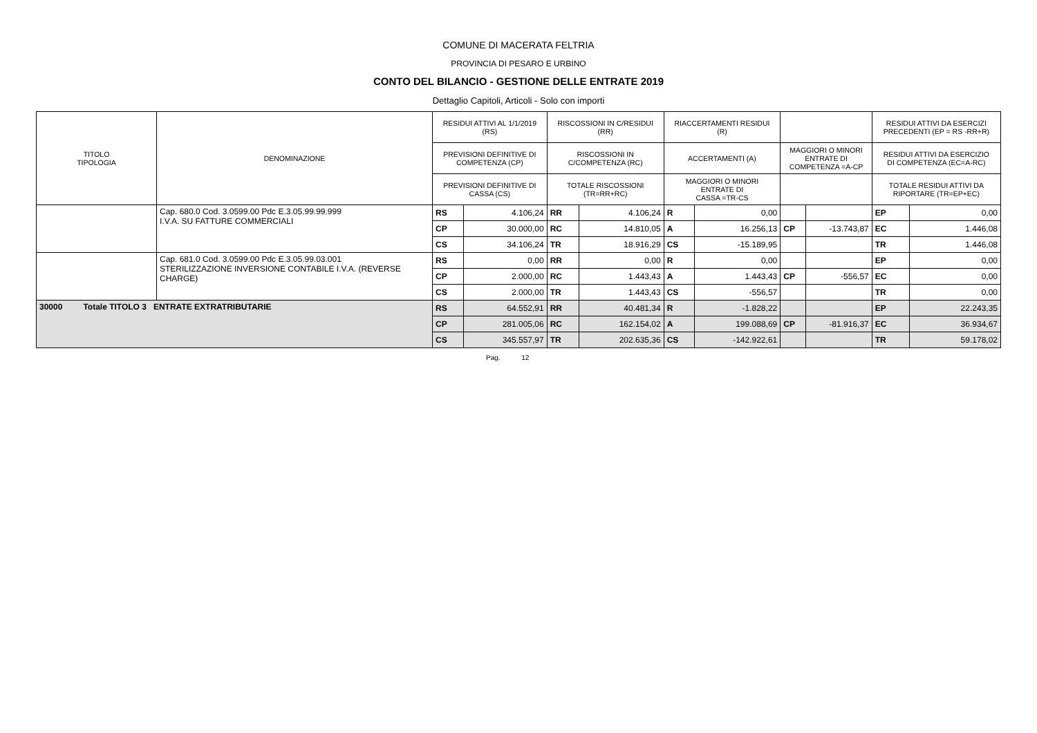COMUNE DI MACERATA FELTRIA
PROVINCIA DI PESARO E URBINO
CONTO DEL BILANCIO - GESTIONE DELLE ENTRATE 2019
Dettaglio Capitoli, Articoli - Solo con importi
| TITOLO TIPOLOGIA | DENOMINAZIONE | RESIDUI ATTIVI AL 1/1/2019 (RS) | | RISCOSSIONI IN C/RESIDUI (RR) | | RIACCERTAMENTI RESIDUI (R) | | | | RESIDUI ATTIVI DA ESERCIZI PRECEDENTI (EP = RS -RR+R) | |
| --- | --- | --- | --- | --- | --- | --- | --- | --- | --- | --- | --- |
| | | PREVISIONI DEFINITIVE DI COMPETENZA (CP) | | RISCOSSIONI IN C/COMPETENZA (RC) | | ACCERTAMENTI (A) | | MAGGIORI O MINORI ENTRATE DI COMPETENZA =A-CP | | RESIDUI ATTIVI DA ESERCIZIO DI COMPETENZA (EC=A-RC) | |
| | | PREVISIONI DEFINITIVE DI CASSA (CS) | | TOTALE RISCOSSIONI (TR=RR+RC) | | MAGGIORI O MINORI ENTRATE DI CASSA =TR-CS | | | | TOTALE RESIDUI ATTIVI DA RIPORTARE (TR=EP+EC) | |
| | Cap. 680.0 Cod. 3.0599.00 Pdc E.3.05.99.99.999 I.V.A. SU FATTURE COMMERCIALI | RS | 4.106,24 | RR | 4.106,24 | R | 0,00 | | | EP | 0,00 |
| | | CP | 30.000,00 | RC | 14.810,05 | A | 16.256,13 | CP | -13.743,87 | EC | 1.446,08 |
| | | CS | 34.106,24 | TR | 18.916,29 | CS | -15.189,95 | | | TR | 1.446,08 |
| | Cap. 681.0 Cod. 3.0599.00 Pdc E.3.05.99.03.001 STERILIZZAZIONE INVERSIONE CONTABILE I.V.A. (REVERSE CHARGE) | RS | 0,00 | RR | 0,00 | R | 0,00 | | | EP | 0,00 |
| | | CP | 2.000,00 | RC | 1.443,43 | A | 1.443,43 | CP | -556,57 | EC | 0,00 |
| | | CS | 2.000,00 | TR | 1.443,43 | CS | -556,57 | | | TR | 0,00 |
| 30000 Totale TITOLO 3 ENTRATE EXTRATRIBUTARIE | | RS | 64.552,91 | RR | 40.481,34 | R | -1.828,22 | | | EP | 22.243,35 |
| | | CP | 281.005,06 | RC | 162.154,02 | A | 199.088,69 | CP | -81.916,37 | EC | 36.934,67 |
| | | CS | 345.557,97 | TR | 202.635,36 | CS | -142.922,61 | | | TR | 59.178,02 |
Pag. 12